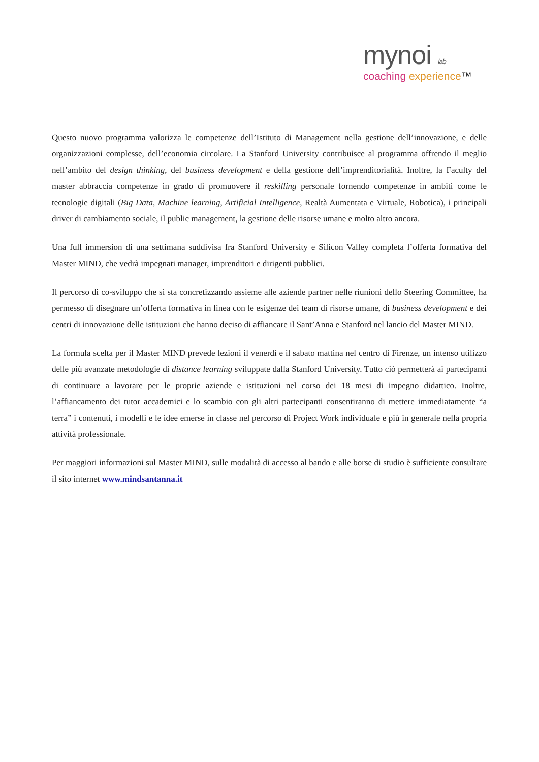mynoi lab
coaching experience™
Questo nuovo programma valorizza le competenze dell’Istituto di Management nella gestione dell’innovazione, e delle organizzazioni complesse, dell’economia circolare. La Stanford University contribuisce al programma offrendo il meglio nell’ambito del design thinking, del business development e della gestione dell’imprenditorialità. Inoltre, la Faculty del master abbraccia competenze in grado di promuovere il reskilling personale fornendo competenze in ambiti come le tecnologie digitali (Big Data, Machine learning, Artificial Intelligence, Realtà Aumentata e Virtuale, Robotica), i principali driver di cambiamento sociale, il public management, la gestione delle risorse umane e molto altro ancora.
Una full immersion di una settimana suddivisa fra Stanford University e Silicon Valley completa l’offerta formativa del Master MIND, che vedrà impegnati manager, imprenditori e dirigenti pubblici.
Il percorso di co-sviluppo che si sta concretizzando assieme alle aziende partner nelle riunioni dello Steering Committee, ha permesso di disegnare un’offerta formativa in linea con le esigenze dei team di risorse umane, di business development e dei centri di innovazione delle istituzioni che hanno deciso di affiancare il Sant’Anna e Stanford nel lancio del Master MIND.
La formula scelta per il Master MIND prevede lezioni il venerdì e il sabato mattina nel centro di Firenze, un intenso utilizzo delle più avanzate metodologie di distance learning sviluppate dalla Stanford University. Tutto ciò permetterà ai partecipanti di continuare a lavorare per le proprie aziende e istituzioni nel corso dei 18 mesi di impegno didattico. Inoltre, l’affiancamento dei tutor accademici e lo scambio con gli altri partecipanti consentiranno di mettere immediatamente “a terra” i contenuti, i modelli e le idee emerse in classe nel percorso di Project Work individuale e più in generale nella propria attività professionale.
Per maggiori informazioni sul Master MIND, sulle modalità di accesso al bando e alle borse di studio è sufficiente consultare il sito internet www.mindsantanna.it